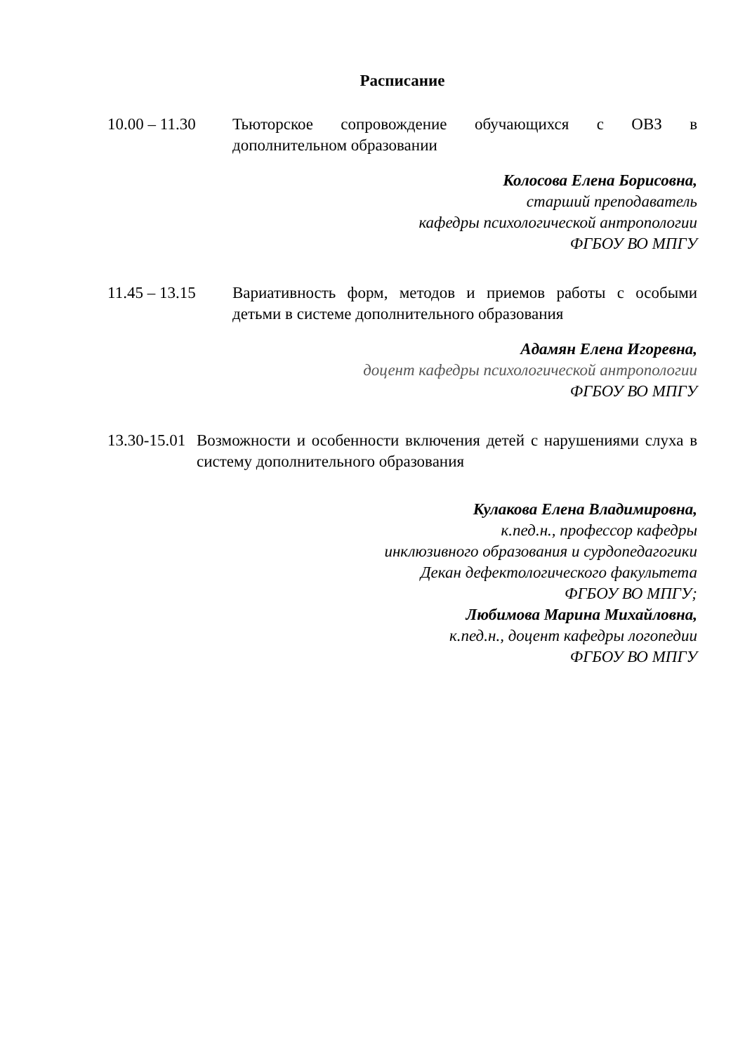Расписание
10.00 – 11.30
Тьюторское сопровождение обучающихся с ОВЗ в дополнительном образовании
Колосова Елена Борисовна,
старший преподаватель
кафедры психологической антропологии
ФГБОУ ВО МПГУ
11.45 – 13.15
Вариативность форм, методов и приемов работы с особыми детьми в системе дополнительного образования
Адамян Елена Игоревна,
доцент кафедры психологической антропологии
ФГБОУ ВО МПГУ
13.30-15.01
Возможности и особенности включения детей с нарушениями слуха в систему дополнительного образования
Кулакова Елена Владимировна,
к.пед.н., профессор кафедры
инклюзивного образования и сурдопедагогики
Декан дефектологического факультета
ФГБОУ ВО МПГУ;
Любимова Марина Михайловна,
к.пед.н., доцент кафедры логопедии
ФГБОУ ВО МПГУ